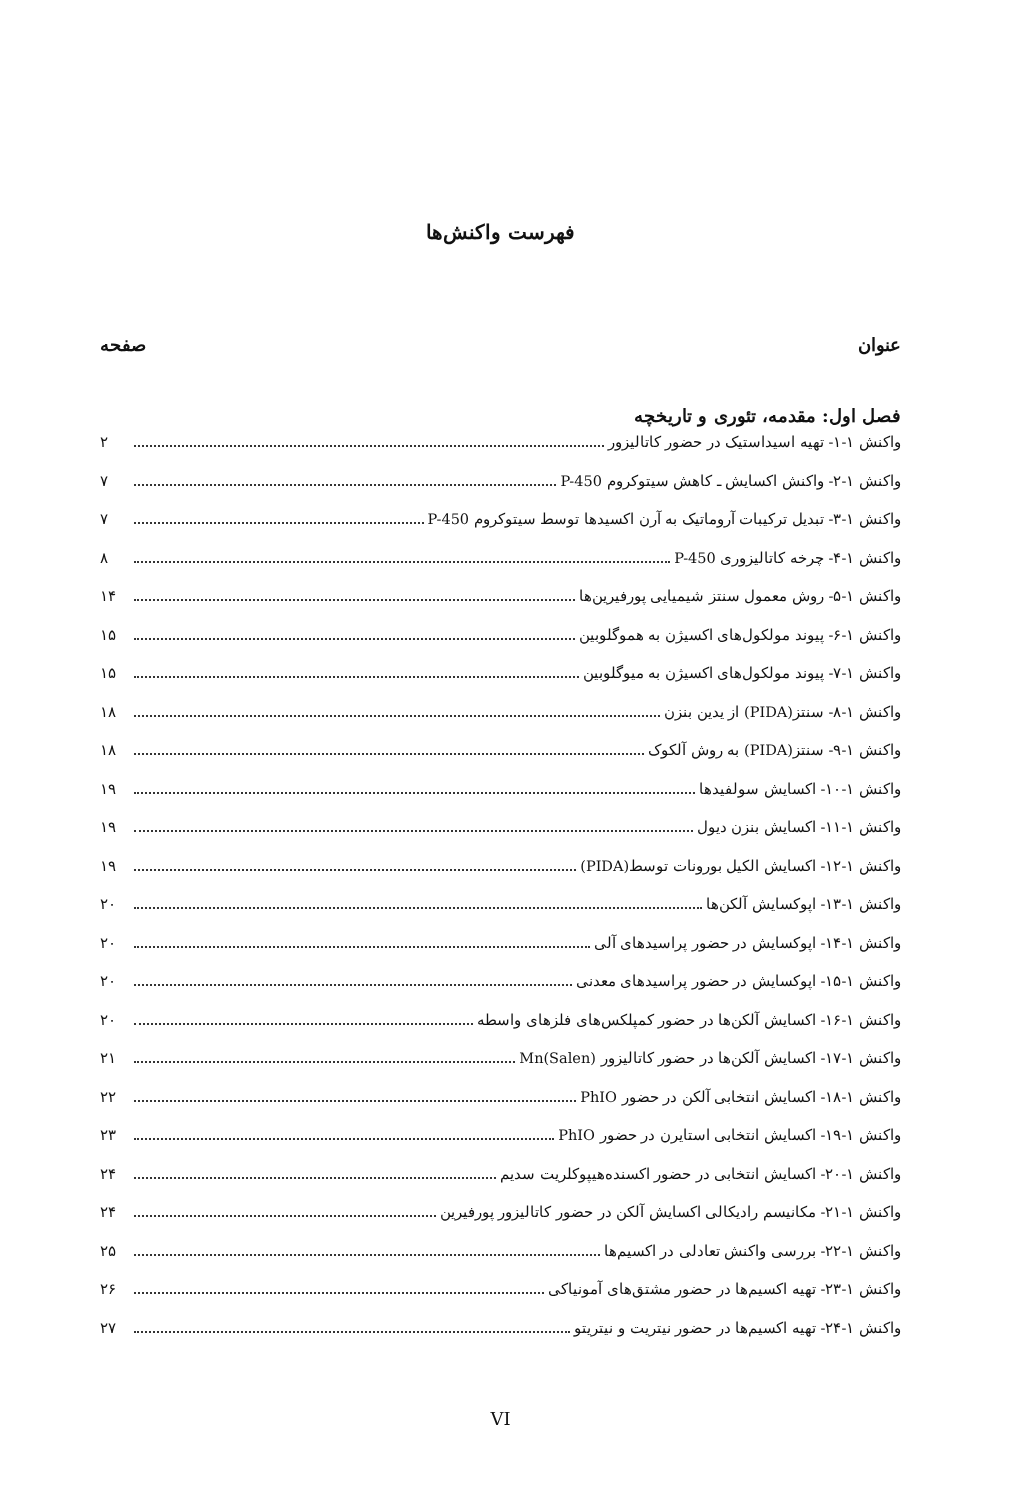فهرست واکنش‌ها
عنوان صفحه
فصل اول: مقدمه، تئوری و تاریخچه
واکنش ۱-۱- تهیه اسیداستیک در حضور کاتالیزور ۲
واکنش ۱-۲- واکنش اکسایش ـ کاهش سیتوکروم P-450 ۷
واکنش ۱-۳- تبدیل ترکیبات آروماتیک به آرن اکسیدها توسط سیتوکروم P-450 ۷
واکنش ۱-۴- چرخه کاتالیزوری P-450 ۸
واکنش ۱-۵- روش معمول سنتز شیمیایی پورفیرین‌ها ۱۴
واکنش ۱-۶- پیوند مولکول‌های اکسیژن به هموگلوبین ۱۵
واکنش ۱-۷- پیوند مولکول‌های اکسیژن به میوگلوبین ۱۵
واکنش ۱-۸- سنتز(PIDA) از یدین بنزن ۱۸
واکنش ۱-۹- سنتز(PIDA) به روش آلکوک ۱۸
واکنش ۱-۱۰- اکسایش سولفیدها ۱۹
واکنش ۱-۱۱- اکسایش بنزن دیول ۱۹
واکنش ۱-۱۲- اکسایش الکیل بورونات توسط(PIDA) ۱۹
واکنش ۱-۱۳- اپوکسایش آلکن‌ها ۲۰
واکنش ۱-۱۴- اپوکسایش در حضور پراسیدهای آلی ۲۰
واکنش ۱-۱۵- اپوکسایش در حضور پراسیدهای معدنی ۲۰
واکنش ۱-۱۶- اکسایش آلکن‌ها در حضور کمپلکس‌های فلزهای واسطه ۲۰
واکنش ۱-۱۷- اکسایش آلکن‌ها در حضور کاتالیزور Mn(Salen) ۲۱
واکنش ۱-۱۸- اکسایش انتخابی آلکن در حضور PhIO ۲۲
واکنش ۱-۱۹- اکسایش انتخابی استایرن در حضور PhIO ۲۳
واکنش ۱-۲۰- اکسایش انتخابی در حضور اکسنده‌هیپوکلریت سدیم ۲۴
واکنش ۱-۲۱- مکانیسم رادیکالی اکسایش آلکن در حضور کاتالیزور پورفیرین ۲۴
واکنش ۱-۲۲- بررسی واکنش تعادلی در اکسیم‌ها ۲۵
واکنش ۱-۲۳- تهیه اکسیم‌ها در حضور مشتق‌های آمونیاکی ۲۶
واکنش ۱-۲۴- تهیه اکسیم‌ها در حضور نیتریت و نیتریتو ۲۷
VI